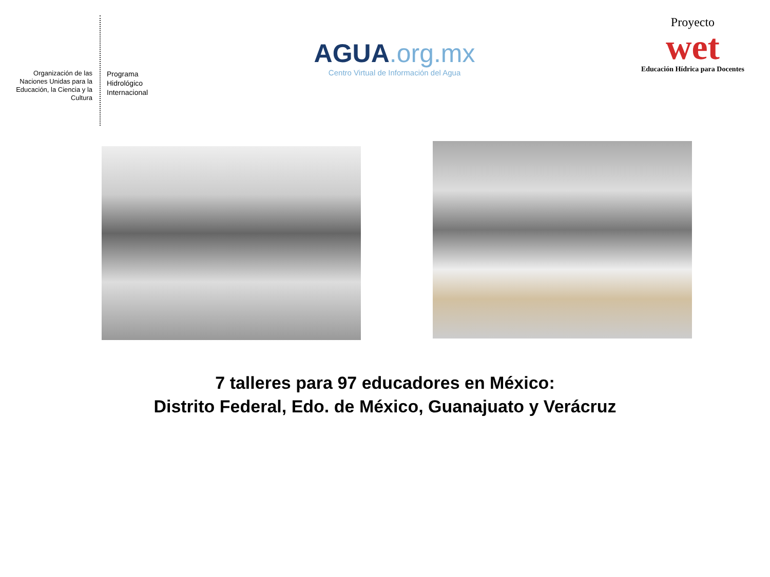Organización de las Naciones Unidas para la Educación, la Ciencia y la Cultura
Programa
Hidrológico
Internacional
AGUA.org.mx
Centro Virtual de Información del Agua
Proyecto
wet
Educación Hídrica para Docentes
7 talleres para 97 educadores en México:
Distrito Federal, Edo. de México, Guanajuato y Verácruz